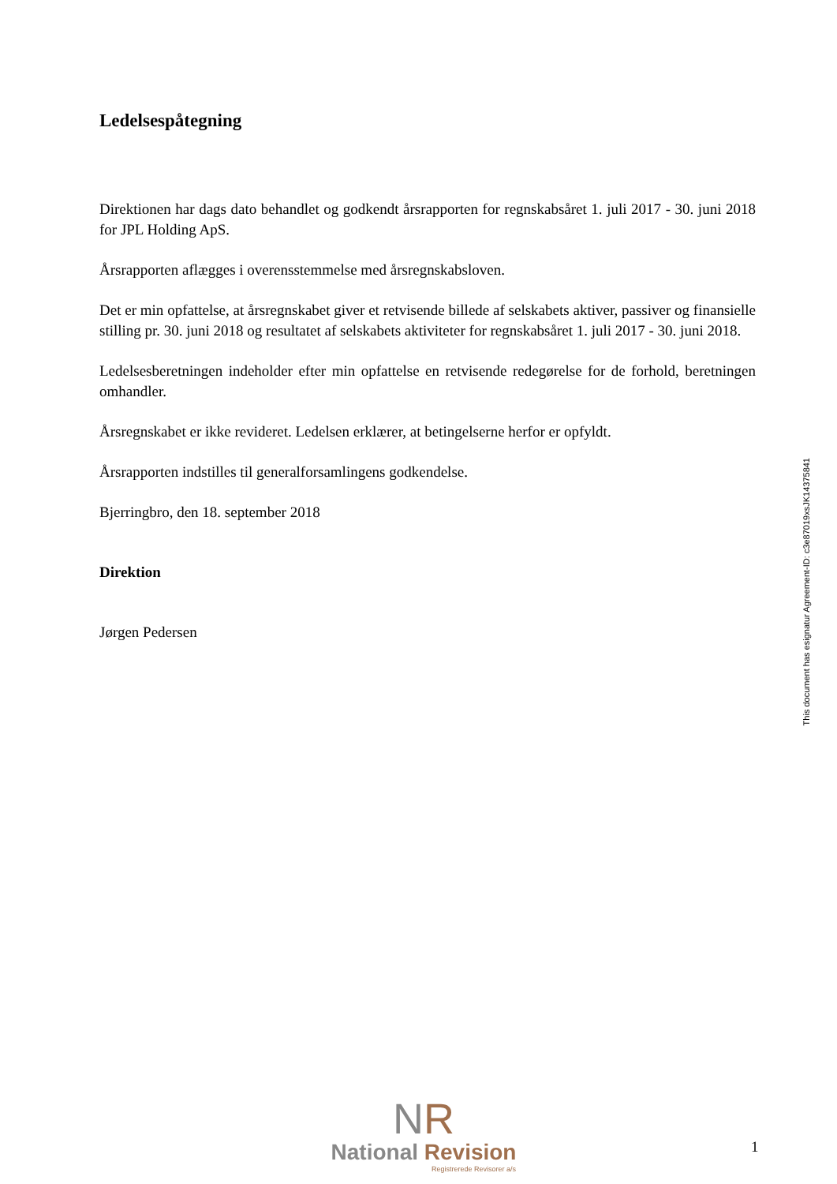Ledelsespåtegning
Direktionen har dags dato behandlet og godkendt årsrapporten for regnskabsåret 1. juli 2017 - 30. juni 2018 for JPL Holding ApS.
Årsrapporten aflægges i overensstemmelse med årsregnskabsloven.
Det er min opfattelse, at årsregnskabet giver et retvisende billede af selskabets aktiver, passiver og finansielle stilling pr. 30. juni 2018 og resultatet af selskabets aktiviteter for regnskabsåret 1. juli 2017 - 30. juni 2018.
Ledelsesberetningen indeholder efter min opfattelse en retvisende redegørelse for de forhold, beretningen omhandler.
Årsregnskabet er ikke revideret. Ledelsen erklærer, at betingelserne herfor er opfyldt.
Årsrapporten indstilles til generalforsamlingens godkendelse.
Bjerringbro, den 18. september 2018
Direktion
Jørgen Pedersen
This document has esignatur Agreement-ID: c3e87019xsJK14375841
NR
National Revision
Registrerede Revisorer a/s
1